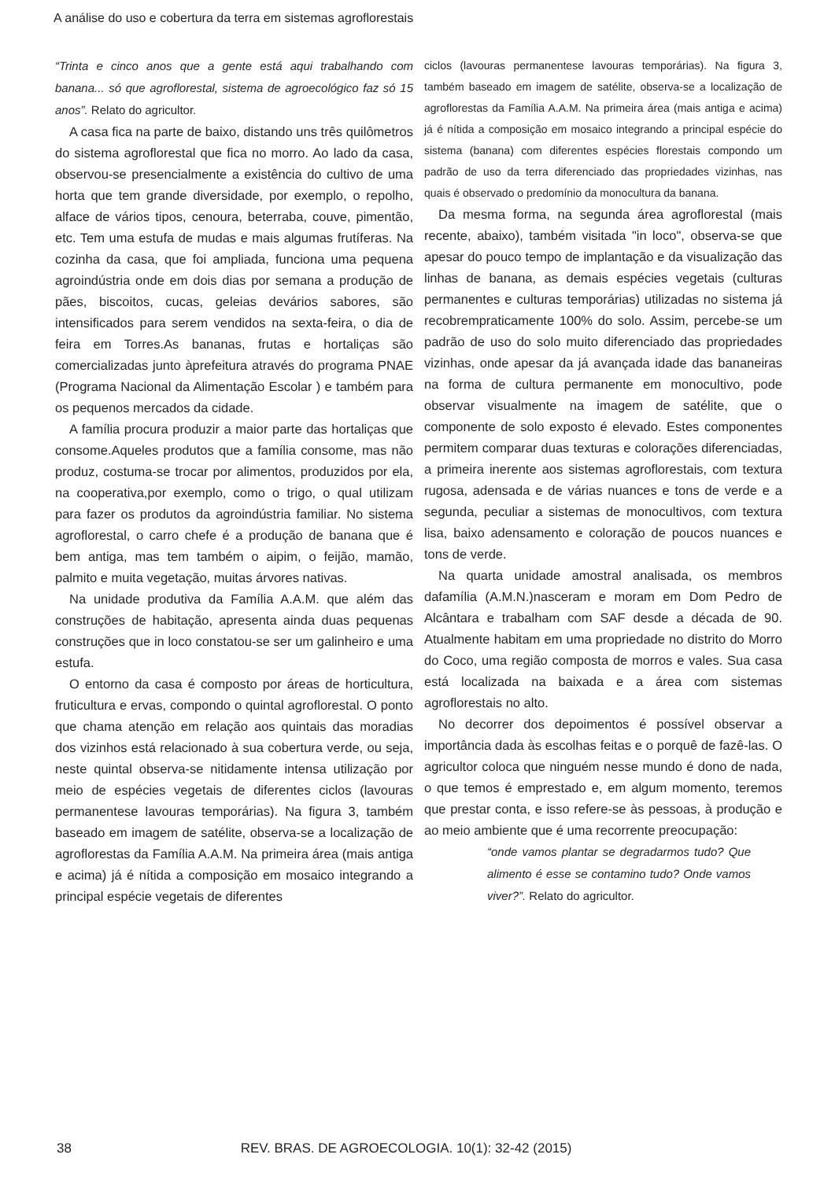A análise do uso e cobertura da terra em sistemas agroflorestais
“Trinta e cinco anos que a gente está aqui trabalhando com banana... só que agroflorestal, sistema de agroecológico faz só 15 anos”. Relato do agricultor.
A casa fica na parte de baixo, distando uns três quilômetros do sistema agroflorestal que fica no morro. Ao lado da casa, observou-se presencialmente a existência do cultivo de uma horta que tem grande diversidade, por exemplo, o repolho, alface de vários tipos, cenoura, beterraba, couve, pimentão, etc. Tem uma estufa de mudas e mais algumas frutíferas. Na cozinha da casa, que foi ampliada, funciona uma pequena agroindústria onde em dois dias por semana a produção de pães, biscoitos, cucas, geleias devários sabores, são intensificados para serem vendidos na sexta-feira, o dia de feira em Torres.As bananas, frutas e hortaliças são comercializadas junto àprefeitura através do programa PNAE (Programa Nacional da Alimentação Escolar ) e também para os pequenos mercados da cidade.
A família procura produzir a maior parte das hortaliças que consome.Aqueles produtos que a família consome, mas não produz, costuma-se trocar por alimentos, produzidos por ela, na cooperativa,por exemplo, como o trigo, o qual utilizam para fazer os produtos da agroindústria familiar. No sistema agroflorestal, o carro chefe é a produção de banana que é bem antiga, mas tem também o aipim, o feijão, mamão, palmito e muita vegetação, muitas árvores nativas.
Na unidade produtiva da Família A.A.M. que além das construções de habitação, apresenta ainda duas pequenas construções que in loco constatou-se ser um galinheiro e uma estufa.
O entorno da casa é composto por áreas de horticultura, fruticultura e ervas, compondo o quintal agroflorestal. O ponto que chama atenção em relação aos quintais das moradias dos vizinhos está relacionado à sua cobertura verde, ou seja, neste quintal observa-se nitidamente intensa utilização por meio de espécies vegetais de diferentes ciclos (lavouras permanentese lavouras temporárias). Na figura 3, também baseado em imagem de satélite, observa-se a localização de agroflorestas da Família A.A.M. Na primeira área (mais antiga e acima) já é nítida a composição em mosaico integrando a principal espécie vegetais de diferentes
ciclos (lavouras permanentese lavouras temporárias). Na figura 3, também baseado em imagem de satélite, observa-se a localização de agroflorestas da Família A.A.M. Na primeira área (mais antiga e acima) já é nítida a composição em mosaico integrando a principal espécie do sistema (banana) com diferentes espécies florestais compondo um padrão de uso da terra diferenciado das propriedades vizinhas, nas quais é observado o predomínio da monocultura da banana.
Da mesma forma, na segunda área agroflorestal (mais recente, abaixo), também visitada "in loco", observa-se que apesar do pouco tempo de implantação e da visualização das linhas de banana, as demais espécies vegetais (culturas permanentes e culturas temporárias) utilizadas no sistema já recobrempraticamente 100% do solo. Assim, percebe-se um padrão de uso do solo muito diferenciado das propriedades vizinhas, onde apesar da já avançada idade das bananeiras na forma de cultura permanente em monocultivo, pode observar visualmente na imagem de satélite, que o componente de solo exposto é elevado. Estes componentes permitem comparar duas texturas e colorações diferenciadas, a primeira inerente aos sistemas agroflorestais, com textura rugosa, adensada e de várias nuances e tons de verde e a segunda, peculiar a sistemas de monocultivos, com textura lisa, baixo adensamento e coloração de poucos nuances e tons de verde.
Na quarta unidade amostral analisada, os membros dafamília (A.M.N.)nasceram e moram em Dom Pedro de Alcântara e trabalham com SAF desde a década de 90. Atualmente habitam em uma propriedade no distrito do Morro do Coco, uma região composta de morros e vales. Sua casa está localizada na baixada e a área com sistemas agroflorestais no alto.
No decorrer dos depoimentos é possível observar a importância dada às escolhas feitas e o porquê de fazê-las. O agricultor coloca que ninguém nesse mundo é dono de nada, o que temos é emprestado e, em algum momento, teremos que prestar conta, e isso refere-se às pessoas, à produção e ao meio ambiente que é uma recorrente preocupação:
“onde vamos plantar se degradarmos tudo? Que alimento é esse se contamino tudo? Onde vamos viver?”. Relato do agricultor.
38 REV. BRAS. DE AGROECOLOGIA. 10(1): 32-42 (2015)